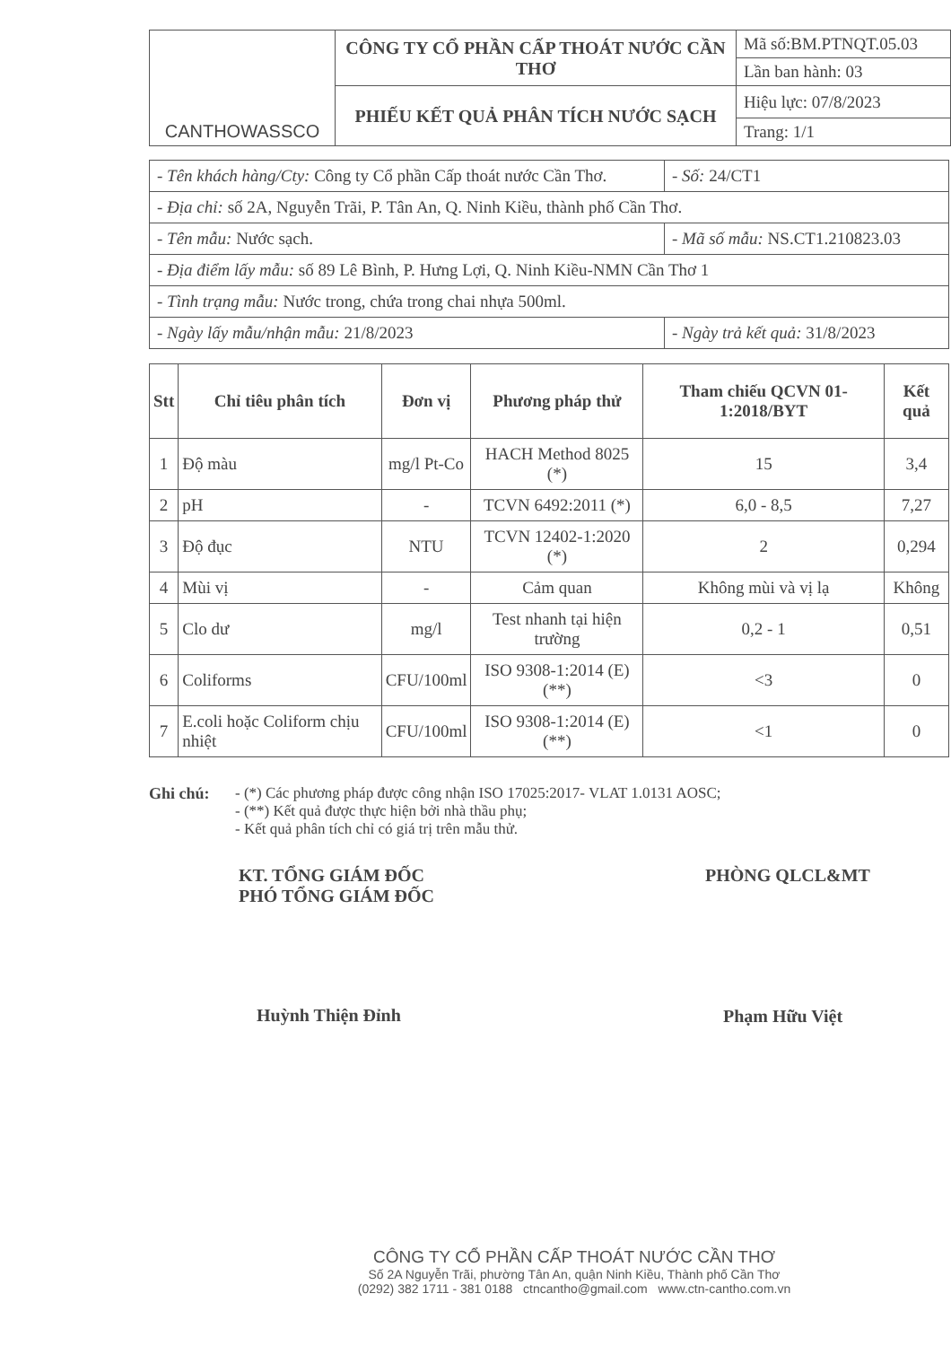| CANTHOWASSCO | CÔNG TY CỔ PHẦN CẤP THOÁT NƯỚC CẦN THƠ | Mã số:BM.PTNQT.05.03 |
| | | Lần ban hành: 03 |
| | PHIẾU KẾT QUẢ PHÂN TÍCH NƯỚC SẠCH | Hiệu lực: 07/8/2023 |
| | | Trang: 1/1 |
| - Tên khách hàng/Cty: Công ty Cổ phần Cấp thoát nước Cần Thơ. | - Số: 24/CT1 |
| - Địa chỉ: số 2A, Nguyễn Trãi, P. Tân An, Q. Ninh Kiều, thành phố Cần Thơ. | |
| - Tên mẫu: Nước sạch. | - Mã số mẫu: NS.CT1.210823.03 |
| - Địa điểm lấy mẫu: số 89 Lê Bình, P. Hưng Lợi, Q. Ninh Kiều-NMN Cần Thơ 1 | |
| - Tình trạng mẫu: Nước trong, chứa trong chai nhựa 500ml. | |
| - Ngày lấy mẫu/nhận mẫu: 21/8/2023 | - Ngày trả kết quả: 31/8/2023 |
| Stt | Chỉ tiêu phân tích | Đơn vị | Phương pháp thử | Tham chiếu QCVN 01-1:2018/BYT | Kết quả |
| --- | --- | --- | --- | --- | --- |
| 1 | Độ màu | mg/l Pt-Co | HACH Method 8025 (*) | 15 | 3,4 |
| 2 | pH | - | TCVN 6492:2011 (*) | 6,0 - 8,5 | 7,27 |
| 3 | Độ đục | NTU | TCVN 12402-1:2020 (*) | 2 | 0,294 |
| 4 | Mùi vị | - | Cảm quan | Không mùi và vị lạ | Không |
| 5 | Clo dư | mg/l | Test nhanh tại hiện trường | 0,2 - 1 | 0,51 |
| 6 | Coliforms | CFU/100ml | ISO 9308-1:2014 (E) (**) | <3 | 0 |
| 7 | E.coli hoặc Coliform chịu nhiệt | CFU/100ml | ISO 9308-1:2014 (E)(**) | <1 | 0 |
Ghi chú: - (*) Các phương pháp được công nhận ISO 17025:2017- VLAT 1.0131 AOSC;
- (**) Kết quả được thực hiện bởi nhà thầu phụ;
- Kết quả phân tích chỉ có giá trị trên mẫu thử.
KT. TỔNG GIÁM ĐỐC
PHÓ TỔNG GIÁM ĐỐC
Huỳnh Thiện Đỉnh
PHÒNG QLCL&MT
Phạm Hữu Việt
CÔNG TY CỔ PHẦN CẤP THOÁT NƯỚC CẦN THƠ
Số 2A Nguyễn Trãi, phường Tân An, quận Ninh Kiều, Thành phố Cần Thơ
(0292) 382 1711 - 381 0188 ctncantho@gmail.com www.ctn-cantho.com.vn